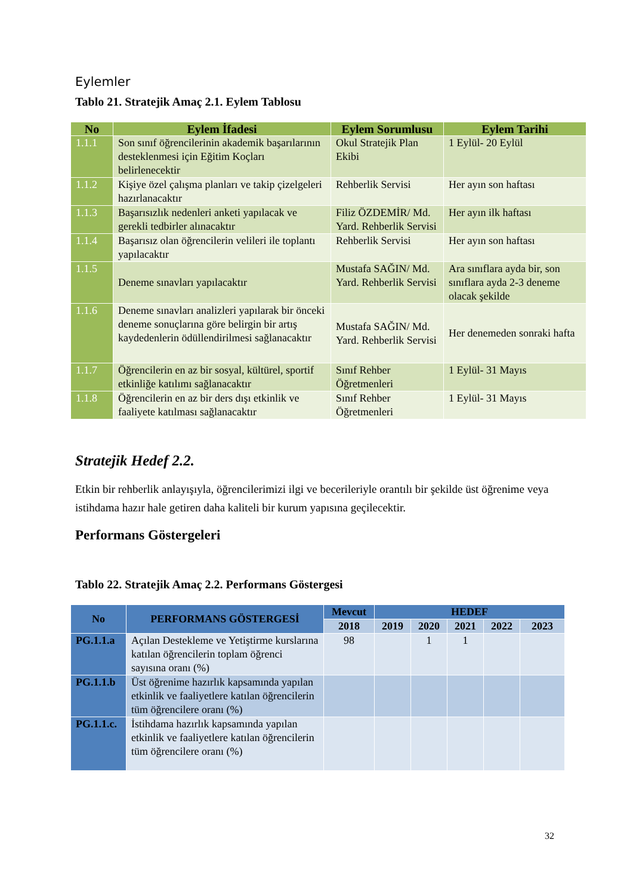Eylemler
Tablo 21. Stratejik Amaç 2.1. Eylem Tablosu
| No | Eylem İfadesi | Eylem Sorumlusu | Eylem Tarihi |
| --- | --- | --- | --- |
| 1.1.1 | Son sınıf öğrencilerinin akademik başarılarının desteklenmesi için Eğitim Koçları belirlenecektir | Okul Stratejik Plan Ekibi | 1 Eylül- 20 Eylül |
| 1.1.2 | Kişiye özel çalışma planları ve takip çizelgeleri hazırlanacaktır | Rehberlik Servisi | Her ayın son haftası |
| 1.1.3 | Başarısızlık nedenleri anketi yapılacak ve gerekli tedbirler alınacaktır | Filiz ÖZDEMİR/ Md. Yard. Rehberlik Servisi | Her ayın ilk haftası |
| 1.1.4 | Başarısız olan öğrencilerin velileri ile toplantı yapılacaktır | Rehberlik Servisi | Her ayın son haftası |
| 1.1.5 | Deneme sınavları yapılacaktır | Mustafa SAĞIN/ Md. Yard. Rehberlik Servisi | Ara sınıflara ayda bir, son sınıflara ayda 2-3 deneme olacak şekilde |
| 1.1.6 | Deneme sınavları analizleri yapılarak bir önceki deneme sonuçlarına göre belirgin bir artış kaydedenlerin ödüllendirilmesi sağlanacaktır | Mustafa SAĞIN/ Md. Yard. Rehberlik Servisi | Her denemeden sonraki hafta |
| 1.1.7 | Öğrencilerin en az bir sosyal, kültürel, sportif etkinliğe katılımı sağlanacaktır | Sınıf Rehber Öğretmenleri | 1 Eylül- 31 Mayıs |
| 1.1.8 | Öğrencilerin en az bir ders dışı etkinlik ve faaliyete katılması sağlanacaktır | Sınıf Rehber Öğretmenleri | 1 Eylül- 31 Mayıs |
Stratejik Hedef 2.2.
Etkin bir rehberlik anlayışıyla, öğrencilerimizi ilgi ve becerileriyle orantılı bir şekilde üst öğrenime veya istihdama hazır hale getiren daha kaliteli bir kurum yapısına geçilecektir.
Performans Göstergeleri
Tablo 22. Stratejik Amaç 2.2. Performans Göstergesi
| No | PERFORMANS GÖSTERGESİ | Mevcut | HEDEF | | | | |
| --- | --- | --- | --- | --- | --- | --- | --- |
| | | 2018 | 2019 | 2020 | 2021 | 2022 | 2023 |
| PG.1.1.a | Açılan Destekleme ve Yetiştirme kurslarına katılan öğrencilerin toplam öğrenci sayısına oranı (%) | 98 | | 1 | 1 | | |
| PG.1.1.b | Üst öğrenime hazırlık kapsamında yapılan etkinlik ve faaliyetlere katılan öğrencilerin tüm öğrencilere oranı (%) | | | | | | |
| PG.1.1.c. | İstihdama hazırlık kapsamında yapılan etkinlik ve faaliyetlere katılan öğrencilerin tüm öğrencilere oranı (%) | | | | | | |
32